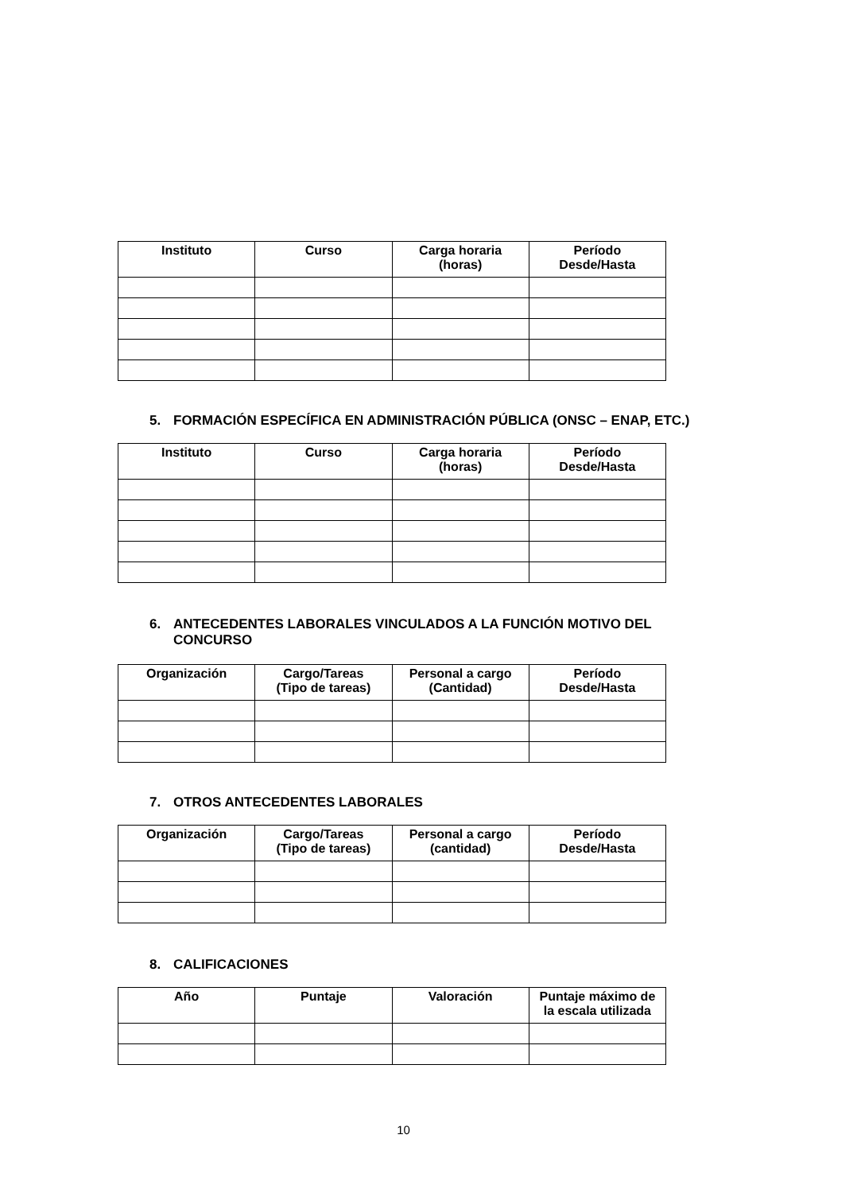| Instituto | Curso | Carga horaria (horas) | Período Desde/Hasta |
| --- | --- | --- | --- |
5. FORMACIÓN ESPECÍFICA EN ADMINISTRACIÓN PÚBLICA (ONSC – ENAP, ETC.)
| Instituto | Curso | Carga horaria (horas) | Período Desde/Hasta |
| --- | --- | --- | --- |
6. ANTECEDENTES LABORALES VINCULADOS A LA FUNCIÓN MOTIVO DEL
CONCURSO
| Organización | Cargo/Tareas (Tipo de tareas) | Personal a cargo (Cantidad) | Período Desde/Hasta |
| --- | --- | --- | --- |
7. OTROS ANTECEDENTES LABORALES
| Organización | Cargo/Tareas (Tipo de tareas) | Personal a cargo (cantidad) | Período Desde/Hasta |
| --- | --- | --- | --- |
8. CALIFICACIONES
| Año | Puntaje | Valoración | Puntaje máximo de la escala utilizada |
| --- | --- | --- | --- |
10